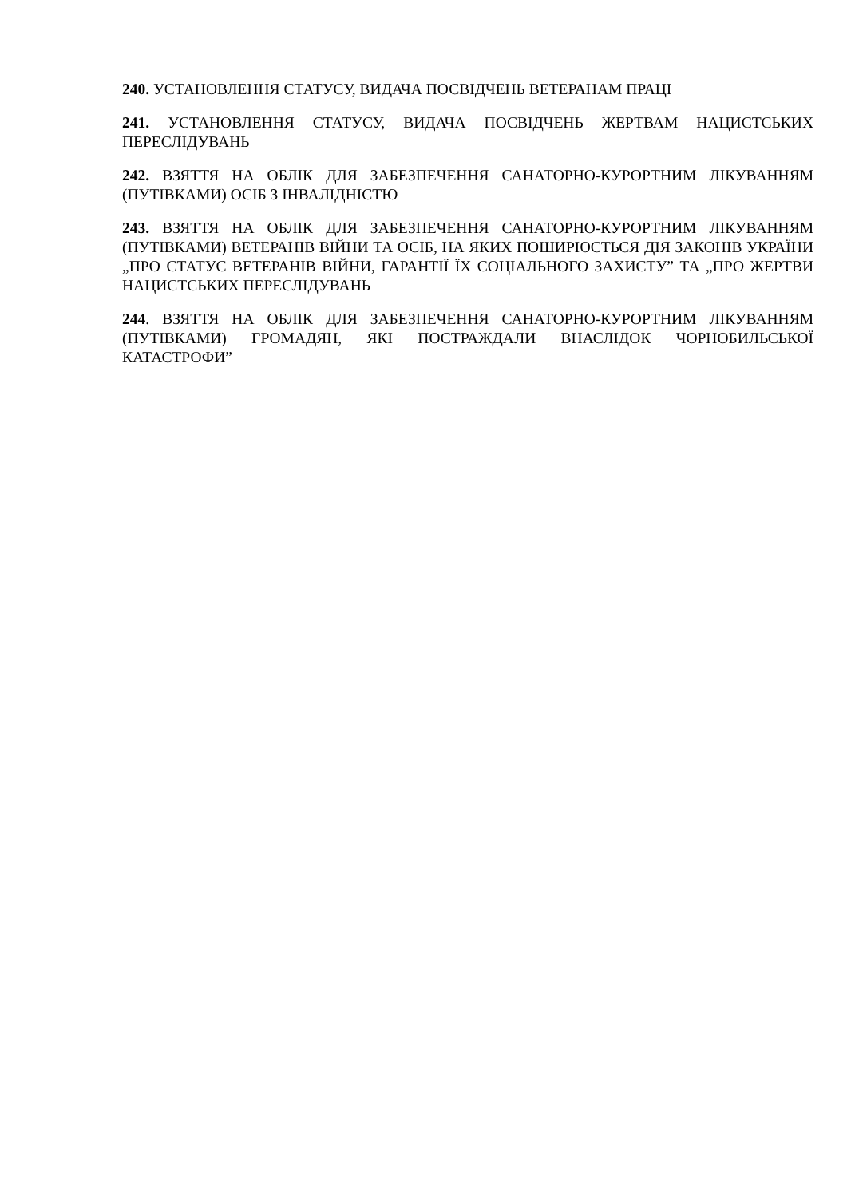240. УСТАНОВЛЕННЯ СТАТУСУ, ВИДАЧА ПОСВІДЧЕНЬ ВЕТЕРАНАМ ПРАЦІ
241. УСТАНОВЛЕННЯ СТАТУСУ, ВИДАЧА ПОСВІДЧЕНЬ ЖЕРТВАМ НАЦИСТСЬКИХ ПЕРЕСЛІДУВАНЬ
242. ВЗЯТТЯ НА ОБЛІК ДЛЯ ЗАБЕЗПЕЧЕННЯ САНАТОРНО-КУРОРТНИМ ЛІКУВАННЯМ (ПУТІВКАМИ) ОСІБ З ІНВАЛІДНІСТЮ
243. ВЗЯТТЯ НА ОБЛІК ДЛЯ ЗАБЕЗПЕЧЕННЯ САНАТОРНО-КУРОРТНИМ ЛІКУВАННЯМ (ПУТІВКАМИ) ВЕТЕРАНІВ ВІЙНИ ТА ОСІБ, НА ЯКИХ ПОШИРЮЄТЬСЯ ДІЯ ЗАКОНІВ УКРАЇНИ „ПРО СТАТУС ВЕТЕРАНІВ ВІЙНИ, ГАРАНТІЇ ЇХ СОЦІАЛЬНОГО ЗАХИСТУ” ТА „ПРО ЖЕРТВИ НАЦИСТСЬКИХ ПЕРЕСЛІДУВАНЬ
244. ВЗЯТТЯ НА ОБЛІК ДЛЯ ЗАБЕЗПЕЧЕННЯ САНАТОРНО-КУРОРТНИМ ЛІКУВАННЯМ (ПУТІВКАМИ) ГРОМАДЯН, ЯКІ ПОСТРАЖДАЛИ ВНАСЛІДОК ЧОРНОБИЛЬСЬКОЇ КАТАСТРОФИ”